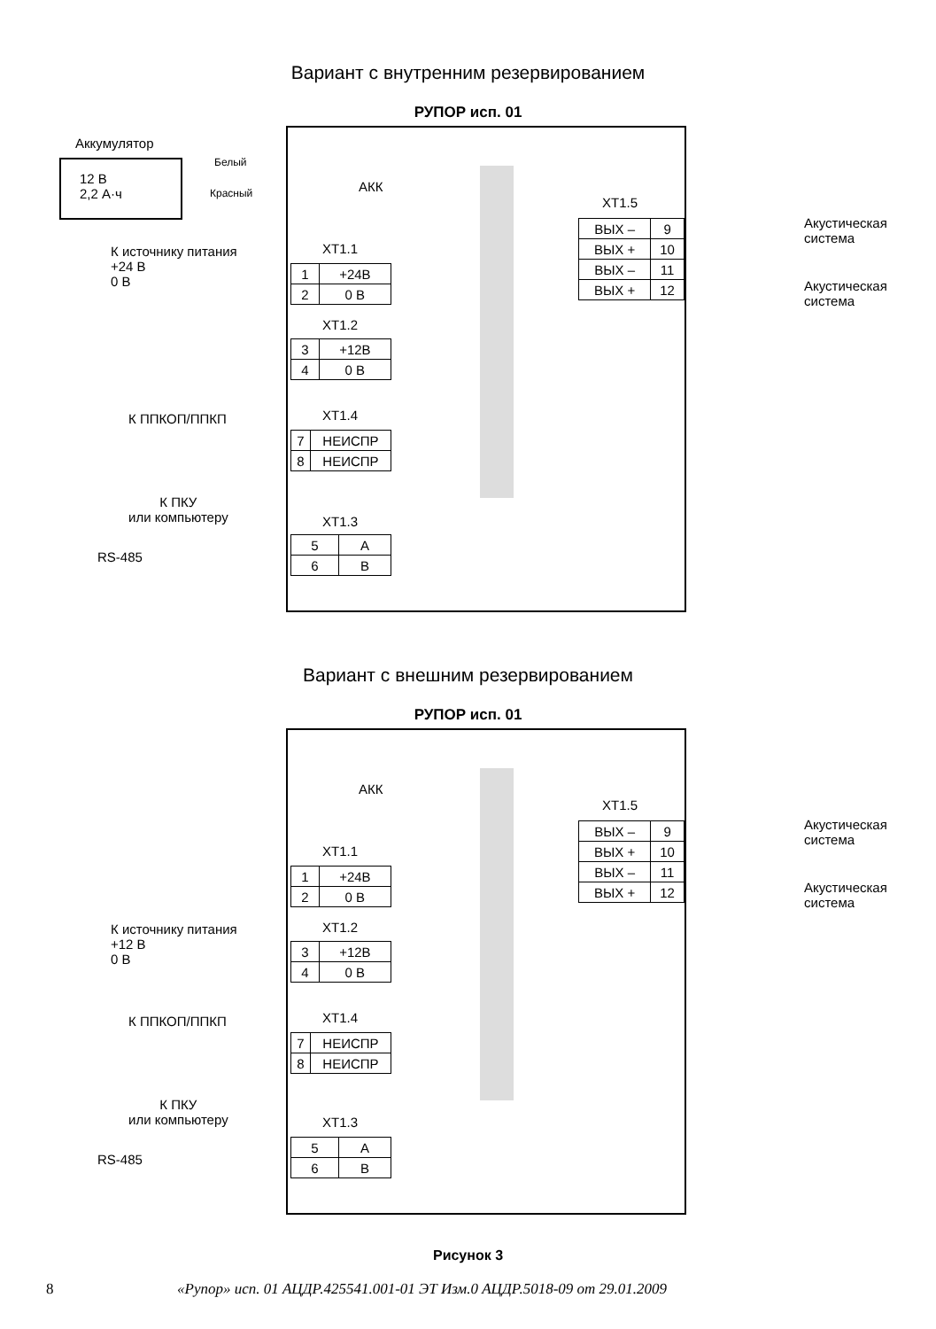Вариант с внутренним резервированием
РУПОР исп. 01
Аккумулятор
12 В
2,2 А·ч
Белый
Красный АКК
К источнику питания
+24 В
0 В
XT1.1
| 1 | +24В |
| 2 | 0 В |
XT1.2
| 3 | +12В |
| 4 | 0 В |
К ППКОП/ППКП XT1.4
| 7 | НЕИСПР |
| 8 | НЕИСПР |
К ПКУ
или компьютеру
RS-485
XT1.3
| 5 | A |
| 6 | B |
XT1.5
| ВЫХ – | 9 |
| ВЫХ + | 10 |
| ВЫХ – | 11 |
| ВЫХ + | 12 |
Акустическая
система
Акустическая
система
Вариант с внешним резервированием
РУПОР исп. 01
АКК
XT1.1
| 1 | +24В |
| 2 | 0 В |
К источнику питания
+12 В
0 В
XT1.2
| 3 | +12В |
| 4 | 0 В |
К ППКОП/ППКП XT1.4
| 7 | НЕИСПР |
| 8 | НЕИСПР |
К ПКУ
или компьютеру
RS-485
XT1.3
| 5 | A |
| 6 | B |
XT1.5
| ВЫХ – | 9 |
| ВЫХ + | 10 |
| ВЫХ – | 11 |
| ВЫХ + | 12 |
Акустическая
система
Акустическая
система
Рисунок 3
8 «Рупор» исп. 01 АЦДР.425541.001-01 ЭТ Изм.0 АЦДР.5018-09 от 29.01.2009